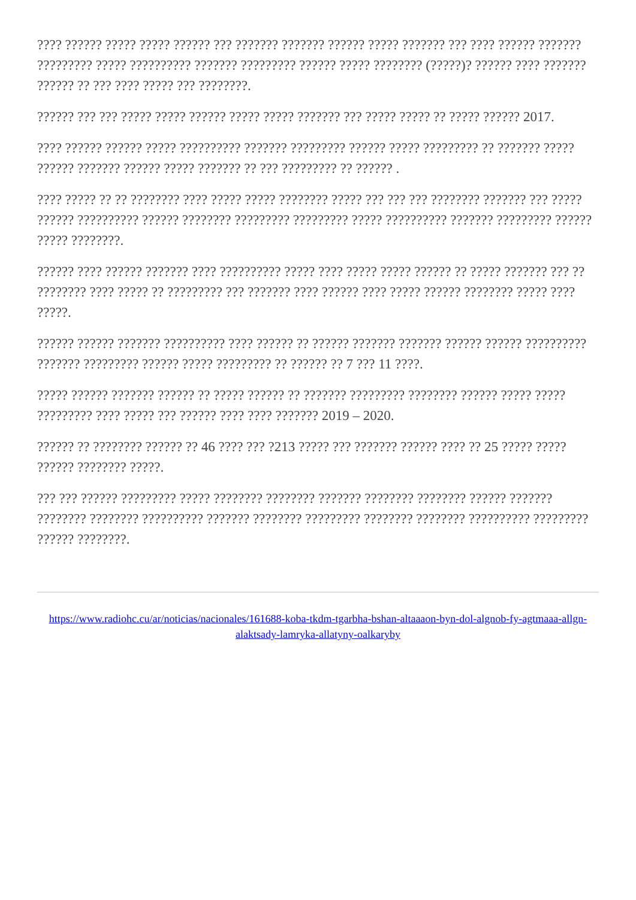???? ?????? ????? ????? ?????? ??? ??????? ??????? ?????? ????? ??????? ??? ???? ?????? ??????? ????????? ????? ?????????? ??????? ????????? ?????? ????? ???????? (?????)? ?????? ???? ??????? ?????? ?? ??? ???? ????? ??? ????????.
?????? ??? ??? ????? ????? ?????? ????? ????? ??????? ??? ????? ????? ?? ????? ?????? 2017.
???? ?????? ?????? ????? ?????????? ??????? ????????? ?????? ????? ????????? ?? ??????? ????? ?????? ??????? ?????? ????? ??????? ?? ??? ????????? ?? ?????? .
???? ????? ?? ?? ???????? ???? ????? ????? ???????? ????? ??? ??? ??? ???????? ??????? ??? ????? ?????? ?????????? ?????? ???????? ????????? ????????? ????? ?????????? ??????? ????????? ?????? ????? ????????.
?????? ???? ?????? ??????? ???? ?????????? ????? ???? ????? ????? ?????? ?? ????? ??????? ??? ?? ???????? ???? ????? ?? ????????? ??? ??????? ???? ?????? ???? ????? ?????? ???????? ????? ???? ?????.
?????? ?????? ??????? ?????????? ???? ?????? ?? ?????? ??????? ??????? ?????? ?????? ?????????? ??????? ????????? ?????? ????? ????????? ?? ?????? ?? 7 ??? 11 ????.
????? ?????? ??????? ?????? ?? ????? ?????? ?? ??????? ????????? ???????? ?????? ????? ????? ????????? ???? ????? ??? ?????? ???? ???? ??????? 2019 – 2020.
?????? ?? ???????? ?????? ?? 46 ???? ??? ?213 ????? ??? ??????? ?????? ???? ?? 25 ????? ????? ?????? ???????? ?????.
??? ??? ?????? ????????? ????? ???????? ???????? ??????? ???????? ???????? ?????? ??????? ???????? ???????? ?????????? ??????? ???????? ????????? ???????? ???????? ?????????? ????????? ?????? ????????.
https://www.radiohc.cu/ar/noticias/nacionales/161688-koba-tkdm-tgarbha-bshan-altaaaon-byn-dol-algnob-fy-agtmaaa-allgn-alaktsady-lamryka-allatyny-oalkaryby